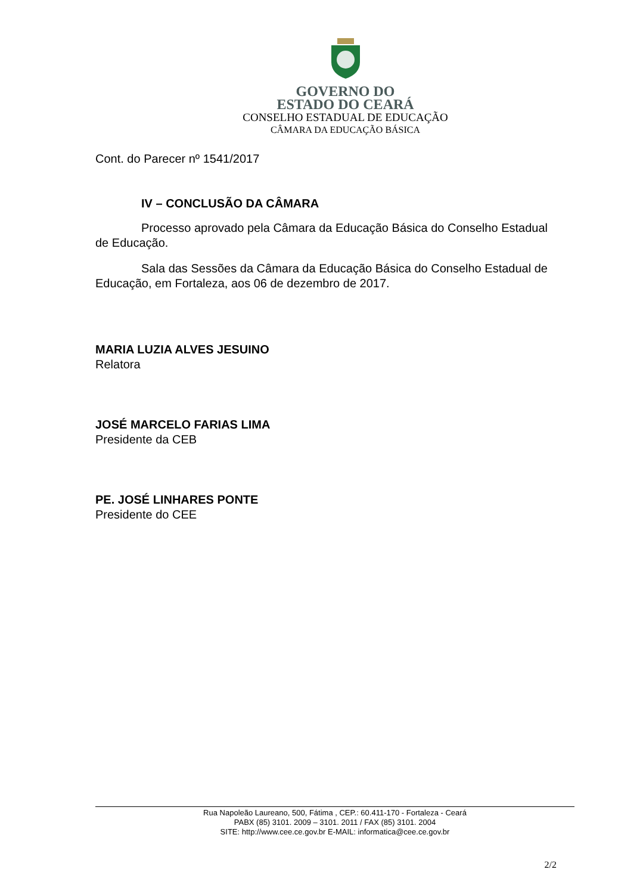GOVERNO DO
ESTADO DO CEARÁ
CONSELHO ESTADUAL DE EDUCAÇÃO
CÂMARA DA EDUCAÇÃO BÁSICA
Cont. do Parecer nº 1541/2017
IV – CONCLUSÃO DA CÂMARA
Processo aprovado pela Câmara da Educação Básica do Conselho Estadual de Educação.
Sala das Sessões da Câmara da Educação Básica do Conselho Estadual de Educação, em Fortaleza, aos 06 de dezembro de 2017.
MARIA LUZIA ALVES JESUINO
Relatora
JOSÉ MARCELO FARIAS LIMA
Presidente da CEB
PE. JOSÉ LINHARES PONTE
Presidente do CEE
Rua Napoleão Laureano, 500, Fátima , CEP.: 60.411-170 - Fortaleza - Ceará
PABX (85) 3101. 2009 – 3101. 2011 / FAX (85) 3101. 2004
SITE: http://www.cee.ce.gov.br E-MAIL: informatica@cee.ce.gov.br
2/2